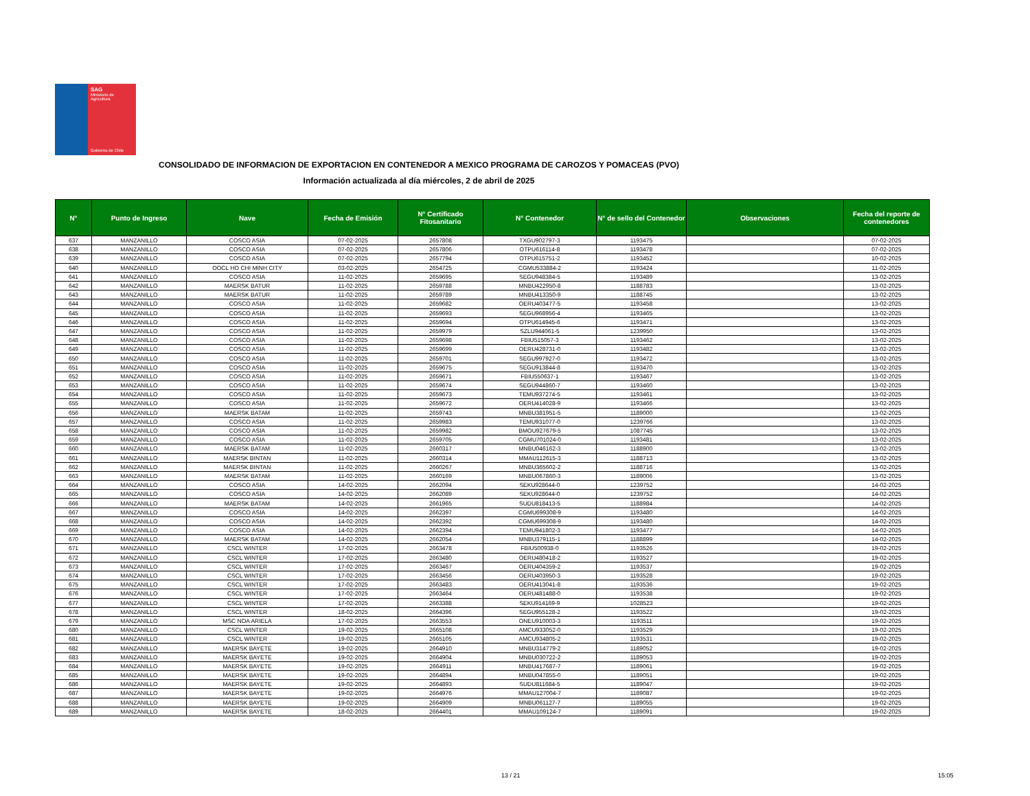SAG
Ministerio de Agricultura
Gobierno de Chile
CONSOLIDADO DE INFORMACION DE EXPORTACION EN CONTENEDOR A MEXICO PROGRAMA DE CAROZOS Y POMACEAS (PVO)
Información actualizada al día miércoles, 2 de abril de 2025
| N° | Punto de Ingreso | Nave | Fecha de Emisión | N° Certificado Fitosanitario | N° Contenedor | N° de sello del Contenedor | Observaciones | Fecha del reporte de contenedores |
| --- | --- | --- | --- | --- | --- | --- | --- | --- |
| 637 | MANZANILLO | COSCO ASIA | 07-02-2025 | 2657808 | TXGU902797-3 | 1193475 | | 07-02-2025 |
| 638 | MANZANILLO | COSCO ASIA | 07-02-2025 | 2657806 | OTPU616114-8 | 1193478 | | 07-02-2025 |
| 639 | MANZANILLO | COSCO ASIA | 07-02-2025 | 2657794 | OTPU615751-2 | 1193452 | | 10-02-2025 |
| 640 | MANZANILLO | OOCL HO CHI MINH CITY | 03-02-2025 | 2654725 | CGMU533884-2 | 1193424 | | 11-02-2025 |
| 641 | MANZANILLO | COSCO ASIA | 11-02-2025 | 2659695 | SEGU948384-5 | 1193489 | | 13-02-2025 |
| 642 | MANZANILLO | MAERSK BATUR | 11-02-2025 | 2659788 | MNBU422950-8 | 1188783 | | 13-02-2025 |
| 643 | MANZANILLO | MAERSK BATUR | 11-02-2025 | 2659789 | MNBU413350-9 | 1188745 | | 13-02-2025 |
| 644 | MANZANILLO | COSCO ASIA | 11-02-2025 | 2659682 | OERU403477-5 | 1193458 | | 13-02-2025 |
| 645 | MANZANILLO | COSCO ASIA | 11-02-2025 | 2659693 | SEGU968956-4 | 1193465 | | 13-02-2025 |
| 646 | MANZANILLO | COSCO ASIA | 11-02-2025 | 2659694 | OTPU614945-6 | 1193471 | | 13-02-2025 |
| 647 | MANZANILLO | COSCO ASIA | 11-02-2025 | 2659979 | SZLU944061-5 | 1239950 | | 13-02-2025 |
| 648 | MANZANILLO | COSCO ASIA | 11-02-2025 | 2659698 | FBIU515057-3 | 1193462 | | 13-02-2025 |
| 649 | MANZANILLO | COSCO ASIA | 11-02-2025 | 2659699 | OERU428731-0 | 1193482 | | 13-02-2025 |
| 650 | MANZANILLO | COSCO ASIA | 11-02-2025 | 2659701 | SEGU997927-0 | 1193472 | | 13-02-2025 |
| 651 | MANZANILLO | COSCO ASIA | 11-02-2025 | 2659675 | SEGU913844-8 | 1193470 | | 13-02-2025 |
| 652 | MANZANILLO | COSCO ASIA | 11-02-2025 | 2659671 | FBIU550637-1 | 1193467 | | 13-02-2025 |
| 653 | MANZANILLO | COSCO ASIA | 11-02-2025 | 2659674 | SEGU944860-7 | 1193460 | | 13-02-2025 |
| 654 | MANZANILLO | COSCO ASIA | 11-02-2025 | 2659673 | TEMU937274-5 | 1193461 | | 13-02-2025 |
| 655 | MANZANILLO | COSCO ASIA | 11-02-2025 | 2659672 | OERU414028-9 | 1193466 | | 13-02-2025 |
| 656 | MANZANILLO | MAERSK BATAM | 11-02-2025 | 2659743 | MNBU381951-5 | 1189000 | | 13-02-2025 |
| 657 | MANZANILLO | COSCO ASIA | 11-02-2025 | 2659983 | TEMU931077-0 | 1239766 | | 13-02-2025 |
| 658 | MANZANILLO | COSCO ASIA | 11-02-2025 | 2659982 | BMOU927679-5 | 1087745 | | 13-02-2025 |
| 659 | MANZANILLO | COSCO ASIA | 11-02-2025 | 2659705 | CGMU701024-0 | 1193481 | | 13-02-2025 |
| 660 | MANZANILLO | MAERSK BATAM | 11-02-2025 | 2660317 | MNBU046162-3 | 1188900 | | 13-02-2025 |
| 661 | MANZANILLO | MAERSK BINTAN | 11-02-2025 | 2660314 | MMAU112615-3 | 1188713 | | 13-02-2025 |
| 662 | MANZANILLO | MAERSK BINTAN | 11-02-2025 | 2660267 | MNBU365602-2 | 1188716 | | 13-02-2025 |
| 663 | MANZANILLO | MAERSK BATAM | 11-02-2025 | 2660169 | MNBU067860-3 | 1189006 | | 13-02-2025 |
| 664 | MANZANILLO | COSCO ASIA | 14-02-2025 | 2662094 | SEKU928644-0 | 1239752 | | 14-02-2025 |
| 665 | MANZANILLO | COSCO ASIA | 14-02-2025 | 2662089 | SEKU928644-0 | 1239752 | | 14-02-2025 |
| 666 | MANZANILLO | MAERSK BATAM | 14-02-2025 | 2661965 | SUDU818413-5 | 1188984 | | 14-02-2025 |
| 667 | MANZANILLO | COSCO ASIA | 14-02-2025 | 2662397 | CGMU699308-9 | 1193480 | | 14-02-2025 |
| 668 | MANZANILLO | COSCO ASIA | 14-02-2025 | 2662392 | CGMU699308-9 | 1193480 | | 14-02-2025 |
| 669 | MANZANILLO | COSCO ASIA | 14-02-2025 | 2662394 | TEMU941802-3 | 1193477 | | 14-02-2025 |
| 670 | MANZANILLO | MAERSK BATAM | 14-02-2025 | 2662054 | MNBU379115-1 | 1188899 | | 14-02-2025 |
| 671 | MANZANILLO | CSCL WINTER | 17-02-2025 | 2663478 | FBIU500938-0 | 1193526 | | 19-02-2025 |
| 672 | MANZANILLO | CSCL WINTER | 17-02-2025 | 2663480 | OERU480418-2 | 1193527 | | 19-02-2025 |
| 673 | MANZANILLO | CSCL WINTER | 17-02-2025 | 2663467 | OERU404359-2 | 1193537 | | 19-02-2025 |
| 674 | MANZANILLO | CSCL WINTER | 17-02-2025 | 2663456 | OERU403950-3 | 1193528 | | 19-02-2025 |
| 675 | MANZANILLO | CSCL WINTER | 17-02-2025 | 2663483 | OERU413041-8 | 1193536 | | 19-02-2025 |
| 676 | MANZANILLO | CSCL WINTER | 17-02-2025 | 2663464 | OERU481488-0 | 1193538 | | 19-02-2025 |
| 677 | MANZANILLO | CSCL WINTER | 17-02-2025 | 2663388 | SEKU914169-9 | 1028523 | | 19-02-2025 |
| 678 | MANZANILLO | CSCL WINTER | 18-02-2025 | 2664396 | SEGU955128-2 | 1193522 | | 19-02-2025 |
| 679 | MANZANILLO | MSC NOA ARIELA | 17-02-2025 | 2663553 | ONEU910003-3 | 1193511 | | 19-02-2025 |
| 680 | MANZANILLO | CSCL WINTER | 19-02-2025 | 2665108 | AMCU933052-0 | 1193529 | | 19-02-2025 |
| 681 | MANZANILLO | CSCL WINTER | 19-02-2025 | 2665105 | AMCU934805-2 | 1193531 | | 19-02-2025 |
| 682 | MANZANILLO | MAERSK BAYETE | 19-02-2025 | 2664910 | MNBU314779-2 | 1189052 | | 19-02-2025 |
| 683 | MANZANILLO | MAERSK BAYETE | 19-02-2025 | 2664904 | MNBU030722-2 | 1189053 | | 19-02-2025 |
| 684 | MANZANILLO | MAERSK BAYETE | 19-02-2025 | 2664911 | MNBU417687-7 | 1189061 | | 19-02-2025 |
| 685 | MANZANILLO | MAERSK BAYETE | 19-02-2025 | 2664894 | MNBU047855-0 | 1189051 | | 19-02-2025 |
| 686 | MANZANILLO | MAERSK BAYETE | 19-02-2025 | 2664893 | SUDU811684-5 | 1189047 | | 19-02-2025 |
| 687 | MANZANILLO | MAERSK BAYETE | 19-02-2025 | 2664976 | MMAU127004-7 | 1189087 | | 19-02-2025 |
| 688 | MANZANILLO | MAERSK BAYETE | 19-02-2025 | 2664909 | MNBU061127-7 | 1189055 | | 19-02-2025 |
| 689 | MANZANILLO | MAERSK BAYETE | 18-02-2025 | 2664401 | MMAU109124-7 | 1189091 | | 19-02-2025 |
13 / 21 15:05